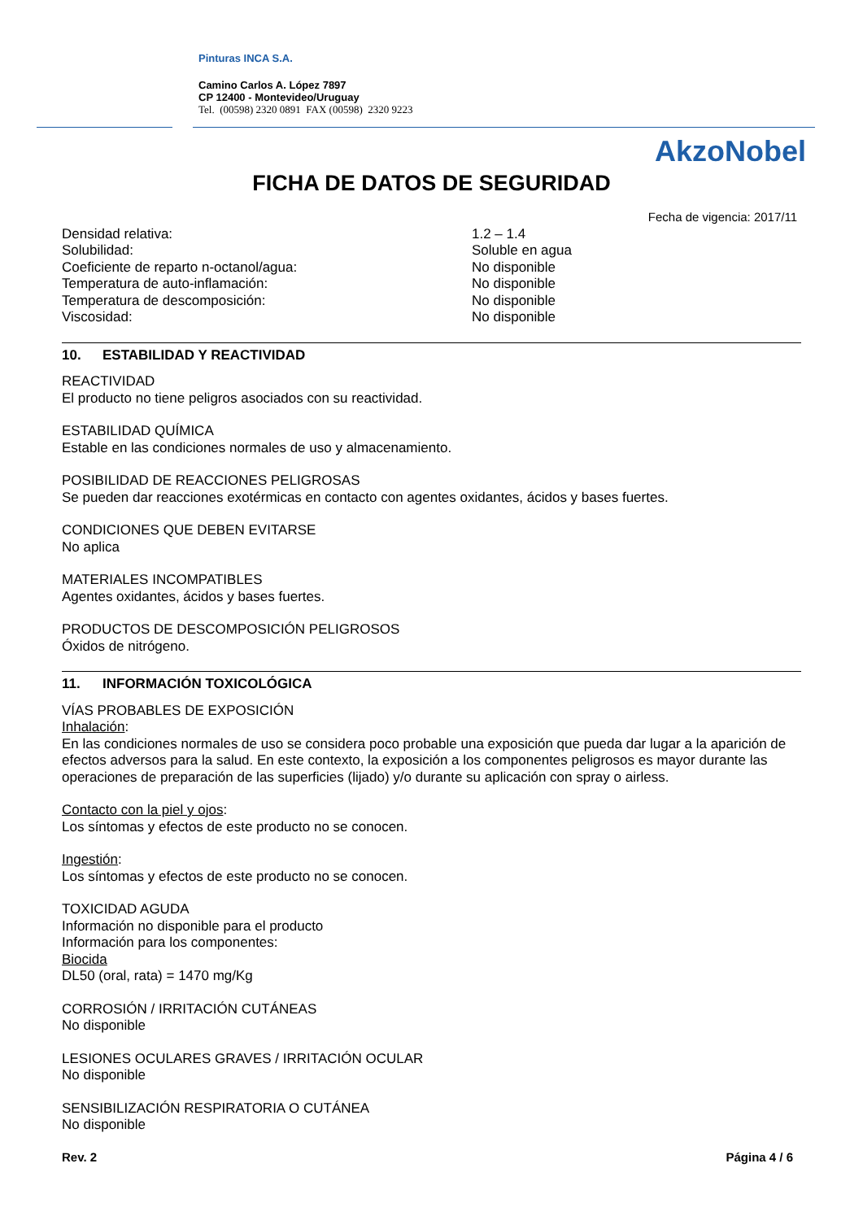Pinturas INCA S.A.
Camino Carlos A. López 7897
CP 12400 - Montevideo/Uruguay
Tel. (00598) 2320 0891 FAX (00598) 2320 9223
AkzoNobel
FICHA DE DATOS DE SEGURIDAD
Fecha de vigencia: 2017/11
| Densidad relativa: | 1.2 – 1.4 |
| Solubilidad: | Soluble en agua |
| Coeficiente de reparto n-octanol/agua: | No disponible |
| Temperatura de auto-inflamación: | No disponible |
| Temperatura de descomposición: | No disponible |
| Viscosidad: | No disponible |
10. ESTABILIDAD Y REACTIVIDAD
REACTIVIDAD
El producto no tiene peligros asociados con su reactividad.
ESTABILIDAD QUÍMICA
Estable en las condiciones normales de uso y almacenamiento.
POSIBILIDAD DE REACCIONES PELIGROSAS
Se pueden dar reacciones exotérmicas en contacto con agentes oxidantes, ácidos y bases fuertes.
CONDICIONES QUE DEBEN EVITARSE
No aplica
MATERIALES INCOMPATIBLES
Agentes oxidantes, ácidos y bases fuertes.
PRODUCTOS DE DESCOMPOSICIÓN PELIGROSOS
Óxidos de nitrógeno.
11. INFORMACIÓN TOXICOLÓGICA
VÍAS PROBABLES DE EXPOSICIÓN
Inhalación:
En las condiciones normales de uso se considera poco probable una exposición que pueda dar lugar a la aparición de efectos adversos para la salud. En este contexto, la exposición a los componentes peligrosos es mayor durante las operaciones de preparación de las superficies (lijado) y/o durante su aplicación con spray o airless.
Contacto con la piel y ojos:
Los síntomas y efectos de este producto no se conocen.
Ingestión:
Los síntomas y efectos de este producto no se conocen.
TOXICIDAD AGUDA
Información no disponible para el producto
Información para los componentes:
Biocida
DL50 (oral, rata) = 1470 mg/Kg
CORROSIÓN / IRRITACIÓN CUTÁNEAS
No disponible
LESIONES OCULARES GRAVES / IRRITACIÓN OCULAR
No disponible
SENSIBILIZACIÓN RESPIRATORIA O CUTÁNEA
No disponible
Rev. 2 Página 4 / 6